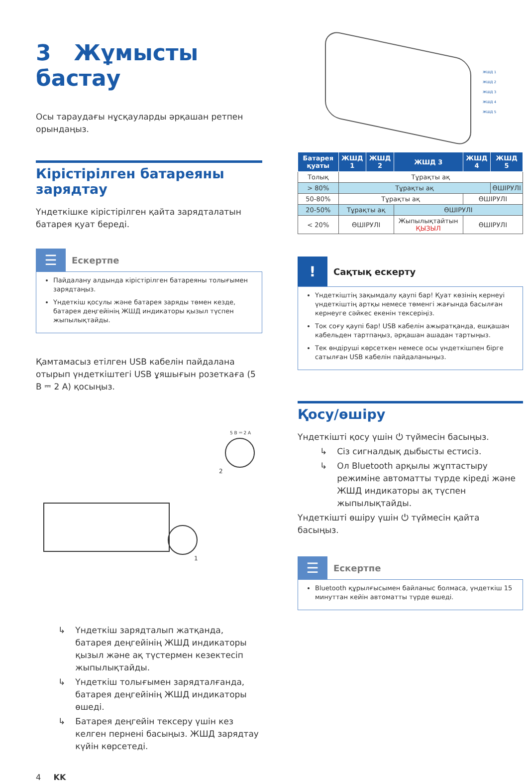3 Жұмысты бастау
Осы тараудағы нұсқауларды әрқашан ретпен орындаңыз.
Кірістірілген батареяны зарядтау
Үндеткішке кірістірілген қайта зарядталатын батарея қуат береді.
☰
Ескертпе
Пайдалану алдында кірістірілген батареяны толығымен зарядтаңыз.
Үндеткіш қосулы және батарея заряды төмен кезде, батарея деңгейінің ЖШД индикаторы қызыл түспен жыпылықтайды.
Қамтамасыз етілген USB кабелін пайдалана отырып үндеткіштегі USB ұяшығын розеткаға (5 В ⎓ 2 А) қосыңыз.
5 В ⎓ 2 А
2
1
↳ Үндеткіш зарядталып жатқанда, батарея деңгейінің ЖШД индикаторы қызыл және ақ түстермен кезектесіп жыпылықтайды.
↳ Үндеткіш толығымен зарядталғанда, батарея деңгейінің ЖШД индикаторы өшеді.
↳ Батарея деңгейін тексеру үшін кез келген пернені басыңыз. ЖШД зарядтау күйін көрсетеді.
4 KK
ЖШД 1
ЖШД 2
ЖШД 3
ЖШД 4
ЖШД 5
| Батарея қуаты | ЖШД 1 | ЖШД 2 | ЖШД 3 | ЖШД 4 | ЖШД 5 |
| --- | --- | --- | --- | --- | --- |
| Толық | Тұрақты ақ | | | | |
| > 80% | Тұрақты ақ | | | | ӨШІРУЛІ |
| 50-80% | Тұрақты ақ | | | ӨШІРУЛІ | |
| 20-50% | Тұрақты ақ | | ӨШІРУЛІ | | |
| < 20% | ӨШІРУЛІ | | Жыпылықтайтын ҚЫЗЫЛ | ӨШІРУЛІ | |
!
Сақтық ескерту
Үндеткіштің зақымдалу қаупі бар! Қуат көзінің кернеуі үндеткіштің артқы немесе төменгі жағында басылған кернеуге сәйкес екенін тексеріңіз.
Ток соғу қаупі бар! USB кабелін ажыратқанда, ешқашан кабельден тартпаңыз, әрқашан ашадан тартыңыз.
Тек өндіруші көрсеткен немесе осы үндеткішпен бірге сатылған USB кабелін пайдаланыңыз.
Қосу/өшіру
Үндеткішті қосу үшін ⏻ түймесін басыңыз.
↳ Сіз сигналдық дыбысты естисіз.
↳ Ол Bluetooth арқылы жұптастыру режиміне автоматты түрде кіреді және ЖШД индикаторы ақ түспен жыпылықтайды.
Үндеткішті өшіру үшін ⏻ түймесін қайта басыңыз.
☰
Ескертпе
Bluetooth құрылғысымен байланыс болмаса, үндеткіш 15 минуттан кейін автоматты түрде өшеді.